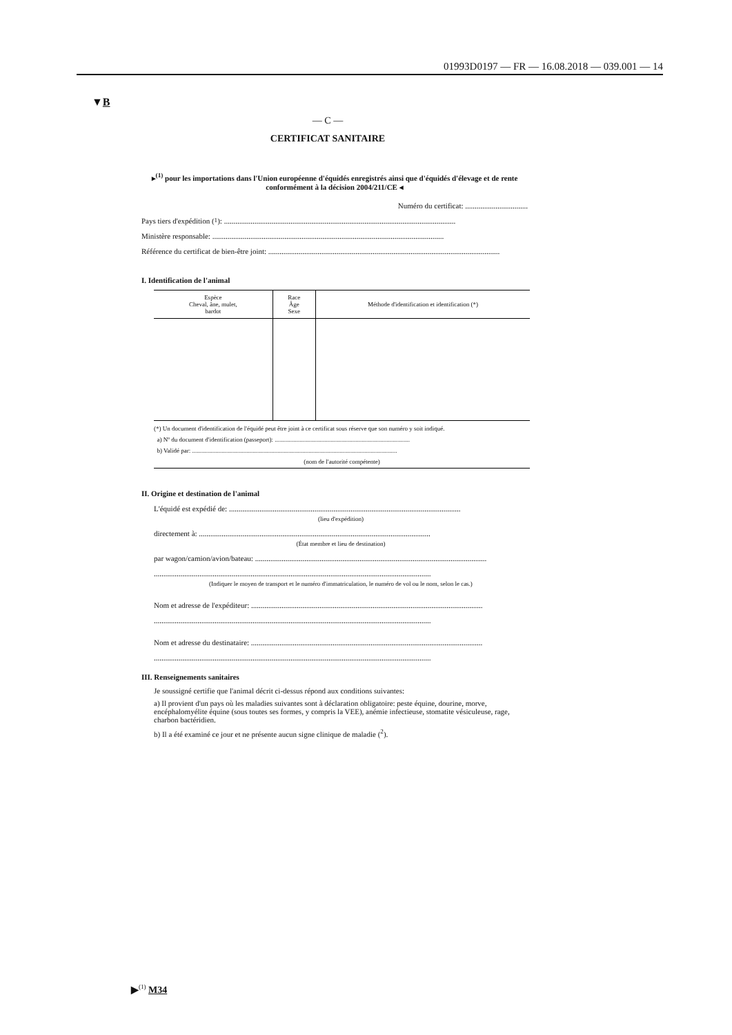01993D0197 — FR — 16.08.2018 — 039.001 — 14
▼B
— C —
CERTIFICAT SANITAIRE
▸<sup>(1)</sup> pour les importations dans l'Union européenne d'équidés enregistrés ainsi que d'équidés d'élevage et de rente conformément à la décision 2004/211/CE ◂
Numéro du certificat: .................................
Pays tiers d'expédition (<sup>1</sup>): ..........................................................................................................................
Ministère responsable: ..........................................................................................................................
Référence du certificat de bien-être joint: ..........................................................................................................................
I. Identification de l'animal
| Espèce Cheval, âne, mulet, bardot | Race Âge Sexe | Méthode d'identification et identification (*) |
| --- | --- | --- |
(*) Un document d'identification de l'équidé peut être joint à ce certificat sous réserve que son numéro y soit indiqué.
a) Nº du document d'identification (passeport): .......................................................................................
b) Validé par: ....................................................................................................................................
(nom de l'autorité compétente)
II. Origine et destination de l'animal
L'équidé est expédié de: ..........................................................................................................................
(lieu d'expédition)
directement à: ..........................................................................................................................
(État membre et lieu de destination)
par wagon/camion/avion/bateau: ..........................................................................................................................
..................................................................................................................................................
(Indiquer le moyen de transport et le numéro d'immatriculation, le numéro de vol ou le nom, selon le cas.)
Nom et adresse de l'expéditeur: ..........................................................................................................................
..................................................................................................................................................
Nom et adresse du destinataire: ..........................................................................................................................
..................................................................................................................................................
III. Renseignements sanitaires
Je soussigné certifie que l'animal décrit ci-dessus répond aux conditions suivantes:
a) Il provient d'un pays où les maladies suivantes sont à déclaration obligatoire: peste équine, dourine, morve, encéphalomyélite équine (sous toutes ses formes, y compris la VEE), anémie infectieuse, stomatite vésiculeuse, rage, charbon bactéridien.
b) Il a été examiné ce jour et ne présente aucun signe clinique de maladie (<sup>2</sup>).
▶<sup>(1)</sup> M34